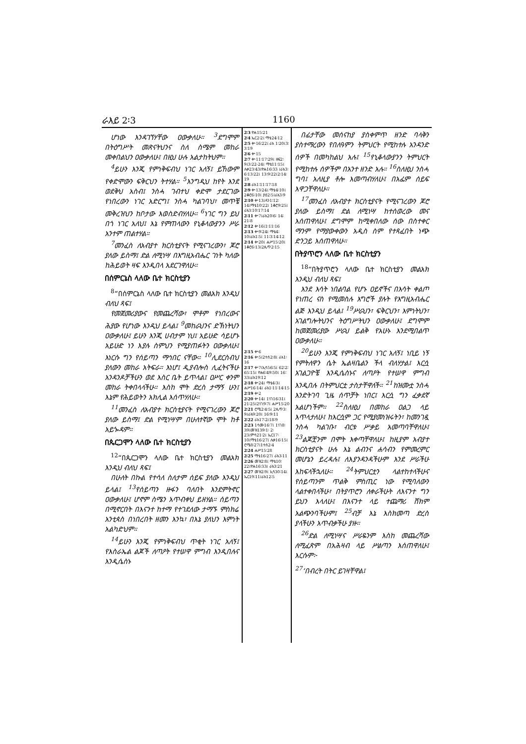ራእይ 2፡3 1160
ሆነው እንዳገኘሃቸው ዐውቃለሁ። <sup>3</sup>ደግሞም በትዕግሥት መጽናትህንና ስለ ስሜም መከራ መቀበልህን ዐውቃለሁ፤ በዚህ ሁሉ አልታከትህም።
<sup>4</sup> ይሁን እንጂ የምነቅፍብህ ነገር አለኝ፤ ይኸውም የቀድሞውን ፍቅርህን ትተሃል። <sup>5</sup>እንግዲህ ከየት እንደ ወደቅህ አስብ፤ ንስሓ ገብተህ ቀድሞ ታደርገው የነበረውን ነገር አድርግ፤ ንስሓ ካልገባህ፣ መጥቼ መቅረዝህን ከቦታው እወስድብሃለሁ። <sup>6</sup>ነገር ግን ይህ በጎ ነገር አለህ፤ እኔ የምጠላውን የኒቆላውያንን ሥራ አንተም ጠልተሃል።
<sup>7</sup> መንፈስ ለአብያተ ክርስቲያናት የሚናገረውን፣ ጆሮ ያለው ይስማ፤ ድል ለሚነሣ በእግዚአብሔር ገነት ካለው ከሕይወት ዛፍ እንዲበላ አደርገዋለሁ።
በሰምርኔስ ላለው ቤተ ክርስቲያን
<sup>8</sup> “በሰምርኔስ ላለው ቤተ ክርስቲያን መልአክ እንዲህ ብለህ ጻፍ፤
የመጀመሪያውና የመጨረሻው፣ ሞቶም የነበረውና ሕያው የሆነው እንዲህ ይላል፤ <sup>9</sup>መከራህንና ድኽነትህን ዐውቃለሁ፤ ይሁን እንጂ ሀብታም ነህ፤ አይሁድ ሳይሆኑ አይሁድ ነን እያሉ ስምህን የሚያጠፉትን ዐውቃለሁ፤ እነርሱ ግን የሰይጣን ማኅበር ናቸው። <sup>10</sup>ሊደርስብህ ያለውን መከራ አትፍራ። እነሆ፤ ዲያብሎስ ሊፈትናችሁ አንዳንዶቻችሁን ወደ እስር ቤት ይጥላል፤ ዐሥር ቀንም መከራ ትቀበላላችሁ። እስከ ሞት ድረስ ታማኝ ሁን፤ እኔም የሕይወትን አክሊል እሰጥሃለሁ።
<sup>11</sup> መንፈስ ለአብያተ ክርስቲያናት የሚናገረውን ጆሮ ያለው ይስማ፤ ድል የሚነሣም በሁለተኛው ሞት ከቶ አይጐዳም።
በጴርጋሞን ላለው ቤተ ክርስቲያን
<sup>12</sup> “በጴርጋሞን ላለው ቤተ ክርስቲያን መልአክ እንዲህ ብለህ ጻፍ፤
በሁለት በኩል የተሳለ ስለታም ሰይፍ ያለው እንዲህ ይላል፤ <sup>13</sup>የሰይጣን ዙፋን ባለበት እንደምትኖር ዐውቃለሁ፤ ሆኖም ስሜን አጥብቀህ ይዘሃል። ሰይጣን በሚኖርበት በእናንተ ከተማ የተገደለው ታማኙ ምስክሬ አንቲጳስ በነበረበት ዘመን እንኳ፣ በእኔ ያለህን እምነት አልካድህም።
<sup>14</sup> ይሁን እንጂ የምነቅፍብህ ጥቂት ነገር አለኝ፤ የእስራኤል ልጆች ለጣዖት የተሠዋ ምግብ እንዲበሉና እንዲሴስኑ
2፡3 ዮሐ15፡21
2፡4 ኤር2፡2፤ ማቴ24፡12
2፡5 ቍ16፡22፤ ራእ 1፡20፤3፡3፡19
2፡6 ቍ15
2፡7 ቍ11፡17፡29፤ ዘፍ2፡9፤3፡22-24፤ ማቴ11፡15፤ ሉቃ23፡43፤ዮሐ16፡33 ፤ራእ3፡6፡13፡22፤ 13፡9፡22፤2፡14፡19
2፡8 ራእ1፡11፡17፡18
2፡9 ቍ13፡24፤ ማቴ4፡10፤ 2ቆሮ6፡10፤ ያዕ2፡5፤ራእ3፡9
2፡10 ቍ13፤ዳን1፡12፡ 14፤ማቴ10፡22፤ 1ቆሮ9፡25፤ ራእ3፡10፡17፡14
2፡11 ቍ7፤ራእ20፡6፡ 14፡21፡8
2፡12 ቍ16፤1፡11፡16
2፡13 ቍ9፡24፤ ማቴ4፡10፤ራእ1፡5፤ 11፡3፡14፡12
2፡14 ቍ20፤ ሐሥ15፡20፤ 1ቆሮ6፡13፤2ጴጥ2፡15
2፡15 ቍ6
2፡16 ቍ5፤2ተሰ2፡8፤ ራእ1፡16
2፡17 ቍ7፤ኢሳ56፡5፤ 62፡2፡65፡15፤ ዮሐ6፡49፡50፤ 16፡33፤ራእ19፡12
2፡18 ቍ24፤ ማቴ4፡3፤ ሐሥ16፡14፤ ራእ1፡11፡14፡15
2፡19 ቍ2
2፡20 ቍ14፤ 1ነገ16፡31፤ 21፡25፤2ነገ9፡7፤ ሐሥ15፡20
2፡21 ሮሜ2፡4፡5፤ 2ጴጥ3፡9፤ራእ9፡20፤ 16፡9፡11
2፡22 ራእ17፡2፤18፡9
2፡23 1ሳሙ16፡7፤ 1ነገ8፡39፤መዝ139፡1፡ 2፡23፤ምሳ21፡2፤ ኤር17፡10፤ማቴ16፡27፤ ሉቃ16፡15፤ ሮሜ8፡27፤1ተሰ2፡4
2፡24 ሐሥ15፡28
2፡25 ማቴ16፡27፤ ራእ3፡11
2፡26 መዝ2፡8፤ ማቴ10፡22፤ዮሐ16፡33፤ ራእ3፡21
2፡27 መዝ2፡9፤ ኢሳ30፡14፤ ኤር19፡11፤ራእ12፡5
በፊታቸው መሰናከያ ያስቀምጥ ዘንድ ባላቅን ያስተማረውን የበለዓምን ትምህርት የሚከተሉ አንዳንድ ሰዎች በመካከልህ አሉ፤ <sup>15</sup>የኒቆላውያንን ትምህርት የሚከተሉ ሰዎችም በአንተ ዘንድ አሉ። <sup>16</sup>ስለዚህ ንስሓ ግባ፤ አለዚያ ቶሎ እመጣብሃለሁ፤ በአፌም ሰይፍ እዋጋቸዋለሁ።
<sup>17</sup> መንፈስ ለአብያተ ክርስቲያናት የሚናገረውን ጆሮ ያለው ይስማ፤ ድል ለሚነሣ ከተሰወረው መና እሰጠዋለሁ፤ ደግሞም ከሚቀበለው ሰው በስተቀር ማንም የማያውቀውን አዲስ ስም የተጻፈበት ነጭ ድንጋይ እሰጠዋለሁ።
በትያጥሮን ላለው ቤተ ክርስቲያን
<sup>18</sup> “በትያጥሮን ላለው ቤተ ክርስቲያን መልአክ እንዲህ ብለህ ጻፍ፤
እንደ እሳት ነበልባል የሆኑ ዐይኖችና በእሳት ቀልጦ የነጠረ ናስ የሚመስሉ እግሮች ያሉት የእግዚአብሔር ልጅ እንዲህ ይላል፤ <sup>19</sup>ሥራህን፣ ፍቅርህን፣ እምነትህን፣ አገልግሎትህንና ትዕግሥትህን ዐውቃለሁ፤ ደግሞም ከመጀመሪያው ሥራህ ይልቅ የአሁኑ እንደሚበልጥ ዐውቃለሁ።
<sup>20</sup> ይሁን እንጂ የምነቅፍብህ ነገር አለኝ፤ ነቢይ ነኝ የምትለዋን ሴት ኤልዛቤልን ችላ ብለሃታል፤ እርሷ አገልጋዮቼ እንዲሴስኑና ለጣዖት የተሠዋ ምግብ እንዲበሉ በትምህርቷ ታስታቸዋለች። <sup>21</sup>ከዝሙቷ ንስሓ እንድትገባ ጊዜ ሰጥቻት ነበር፤ እርሷ ግን ፈቃደኛ አልሆነችም። <sup>22</sup>ስለዚህ በመከራ ዐልጋ ላይ እጥላታለሁ፤ ከእርሷም ጋር የሚያመነዝሩትን፣ ከመንገዷ ንስሓ ካልገቡ፣ ብርቱ ሥቃይ አመጣባቸዋለሁ፤ <sup>23</sup>ልጆቿንም በሞት እቀጣቸዋለሁ፤ ከዚያም አብያተ ክርስቲያናት ሁሉ እኔ ልብንና ሐሳብን የምመረምር መሆኔን ይረዳሉ፤ ለእያንዳንዳችሁም እንደ ሥራችሁ እከፍላችኋለሁ። <sup>24</sup>ትምህርቷን ላልተከተላችሁና የሰይጣንም ጥልቅ ምስጢር ነው የሚባለውን ላልተቀበላችሁ፣ በትያጥሮን ለቀራችሁት ለእናንተ ግን ይህን እላለሁ፤ በእናንተ ላይ ተጨማሪ ሸክም አልጭንባችሁም፤ <sup>25</sup>ብቻ እኔ እስክመጣ ድረስ ያላችሁን አጥብቃችሁ ያዙ።
<sup>26</sup> ድል ለሚነሣና ሥራዬንም እስከ መጨረሻው ለሚፈጽም በአሕዛብ ላይ ሥልጣን እሰጠዋለሁ፤ እርሱም፦
<sup>27</sup> ‘በብረት በትር ይገዛቸዋል፤